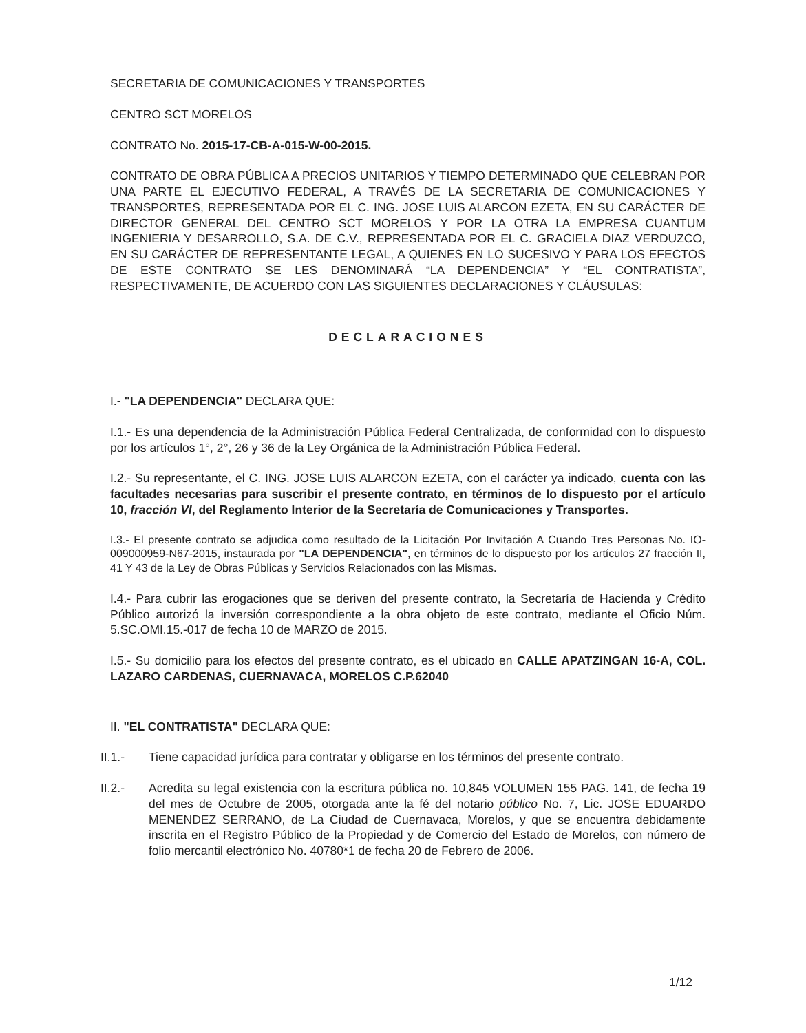SECRETARIA DE COMUNICACIONES Y TRANSPORTES
CENTRO SCT MORELOS
CONTRATO No. 2015-17-CB-A-015-W-00-2015.
CONTRATO DE OBRA PÚBLICA A PRECIOS UNITARIOS Y TIEMPO DETERMINADO QUE CELEBRAN POR UNA PARTE EL EJECUTIVO FEDERAL, A TRAVÉS DE LA SECRETARIA DE COMUNICACIONES Y TRANSPORTES, REPRESENTADA POR EL C. ING. JOSE LUIS ALARCON EZETA, EN SU CARÁCTER DE DIRECTOR GENERAL DEL CENTRO SCT MORELOS Y POR LA OTRA LA EMPRESA CUANTUM INGENIERIA Y DESARROLLO, S.A. DE C.V., REPRESENTADA POR EL C. GRACIELA DIAZ VERDUZCO, EN SU CARÁCTER DE REPRESENTANTE LEGAL, A QUIENES EN LO SUCESIVO Y PARA LOS EFECTOS DE ESTE CONTRATO SE LES DENOMINARÁ “LA DEPENDENCIA” Y “EL CONTRATISTA”, RESPECTIVAMENTE, DE ACUERDO CON LAS SIGUIENTES DECLARACIONES Y CLÁUSULAS:
DECLARACIONES
I.- "LA DEPENDENCIA" DECLARA QUE:
I.1.- Es una dependencia de la Administración Pública Federal Centralizada, de conformidad con lo dispuesto por los artículos 1°, 2°, 26 y 36 de la Ley Orgánica de la Administración Pública Federal.
I.2.- Su representante, el C. ING. JOSE LUIS ALARCON EZETA, con el carácter ya indicado, cuenta con las facultades necesarias para suscribir el presente contrato, en términos de lo dispuesto por el artículo 10, fracción VI, del Reglamento Interior de la Secretaría de Comunicaciones y Transportes.
I.3.- El presente contrato se adjudica como resultado de la Licitación Por Invitación A Cuando Tres Personas No. IO-009000959-N67-2015, instaurada por "LA DEPENDENCIA", en términos de lo dispuesto por los artículos 27 fracción II, 41 Y 43 de la Ley de Obras Públicas y Servicios Relacionados con las Mismas.
I.4.- Para cubrir las erogaciones que se deriven del presente contrato, la Secretaría de Hacienda y Crédito Público autorizó la inversión correspondiente a la obra objeto de este contrato, mediante el Oficio Núm. 5.SC.OMI.15.-017 de fecha 10 de MARZO de 2015.
I.5.- Su domicilio para los efectos del presente contrato, es el ubicado en CALLE APATZINGAN 16-A, COL. LAZARO CARDENAS, CUERNAVACA, MORELOS C.P.62040
II. "EL CONTRATISTA" DECLARA QUE:
II.1.- Tiene capacidad jurídica para contratar y obligarse en los términos del presente contrato.
II.2.- Acredita su legal existencia con la escritura pública no. 10,845 VOLUMEN 155 PAG. 141, de fecha 19 del mes de Octubre de 2005, otorgada ante la fé del notario público No. 7, Lic. JOSE EDUARDO MENENDEZ SERRANO, de La Ciudad de Cuernavaca, Morelos, y que se encuentra debidamente inscrita en el Registro Público de la Propiedad y de Comercio del Estado de Morelos, con número de folio mercantil electrónico No. 40780*1 de fecha 20 de Febrero de 2006.
1/12